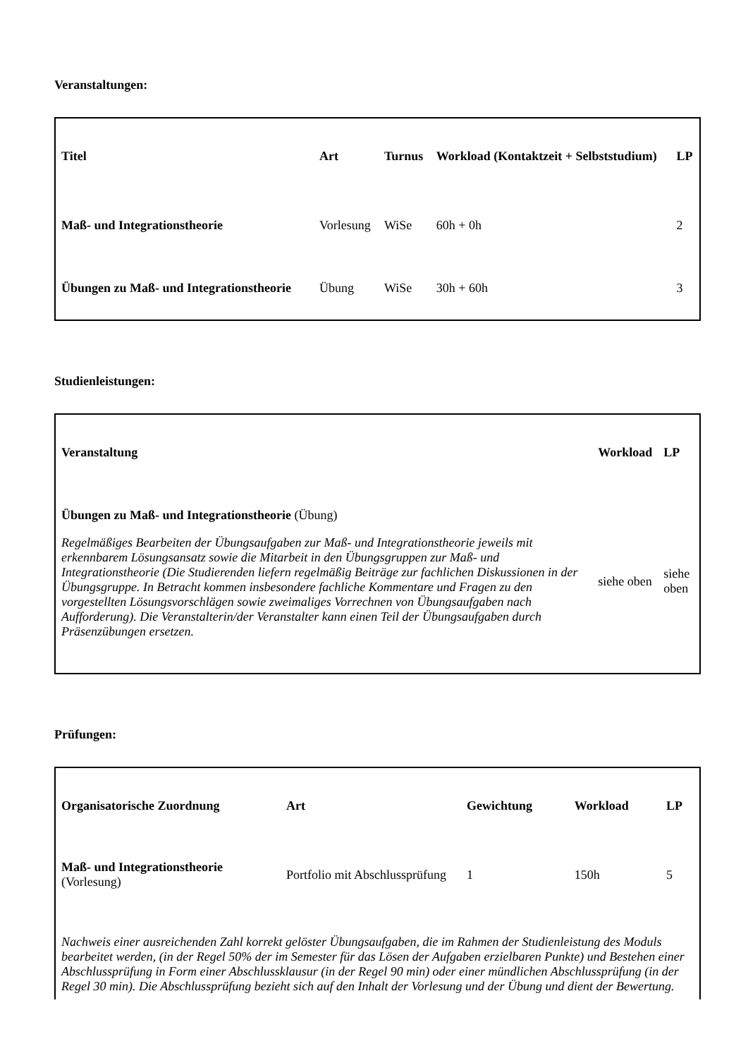Veranstaltungen:
| Titel | Art | Turnus | Workload (Kontaktzeit + Selbststudium) | LP |
| --- | --- | --- | --- | --- |
| Maß- und Integrationstheorie | Vorlesung | WiSe | 60h + 0h | 2 |
| Übungen zu Maß- und Integrationstheorie | Übung | WiSe | 30h + 60h | 3 |
Studienleistungen:
| Veranstaltung | Workload | LP |
| --- | --- | --- |
| Übungen zu Maß- und Integrationstheorie (Übung) Regelmäßiges Bearbeiten der Übungsaufgaben zur Maß- und Integrationstheorie jeweils mit erkennbarem Lösungsansatz sowie die Mitarbeit in den Übungsgruppen zur Maß- und Integrationstheorie (Die Studierenden liefern regelmäßig Beiträge zur fachlichen Diskussionen in der Übungsgruppe. In Betracht kommen insbesondere fachliche Kommentare und Fragen zu den vorgestellten Lösungsvorschlägen sowie zweimaliges Vorrechnen von Übungsaufgaben nach Aufforderung). Die Veranstalterin/der Veranstalter kann einen Teil der Übungsaufgaben durch Präsenzübungen ersetzen. | siehe oben | siehe oben |
Prüfungen:
| Organisatorische Zuordnung | Art | Gewichtung | Workload | LP |
| --- | --- | --- | --- | --- |
| Maß- und Integrationstheorie (Vorlesung) | Portfolio mit Abschlussprüfung | 1 | 150h | 5 |
| Nachweis einer ausreichenden Zahl korrekt gelöster Übungsaufgaben, die im Rahmen der Studienleistung des Moduls bearbeitet werden, (in der Regel 50% der im Semester für das Lösen der Aufgaben erzielbaren Punkte) und Bestehen einer Abschlussprüfung in Form einer Abschlussklausur (in der Regel 90 min) oder einer mündlichen Abschlussprüfung (in der Regel 30 min). Die Abschlussprüfung bezieht sich auf den Inhalt der Vorlesung und der Übung und dient der Bewertung. | | | | |